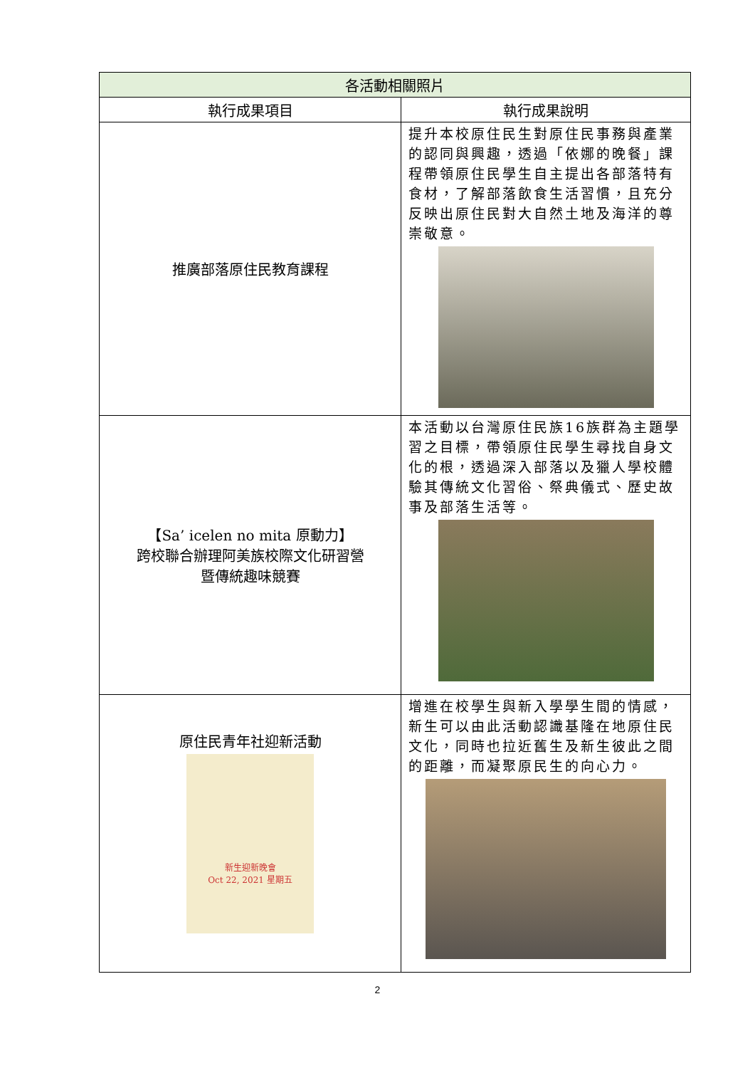| 各活動相關照片 | |
| --- | --- |
| 執行成果項目 | 執行成果說明 |
| 推廣部落原住民教育課程 | 提升本校原住民生對原住民事務與產業的認同與興趣，透過「依娜的晚餐」課程帶領原住民學生自主提出各部落特有食材，了解部落飲食生活習慣，且充分反映出原住民對大自然土地及海洋的尊崇敬意。 |
| 【Sa’ icelen no mita 原動力】 跨校聯合辦理阿美族校際文化研習營 暨傳統趣味競賽 | 本活動以台灣原住民族16族群為主題學習之目標，帶領原住民學生尋找自身文化的根，透過深入部落以及獵人學校體驗其傳統文化習俗、祭典儀式、歷史故事及部落生活等。 |
| 原住民青年社迎新活動 新生迎新晚會 Oct 22, 2021 星期五 | 增進在校學生與新入學學生間的情感，新生可以由此活動認識基隆在地原住民文化，同時也拉近舊生及新生彼此之間的距離，而凝聚原民生的向心力。 |
2